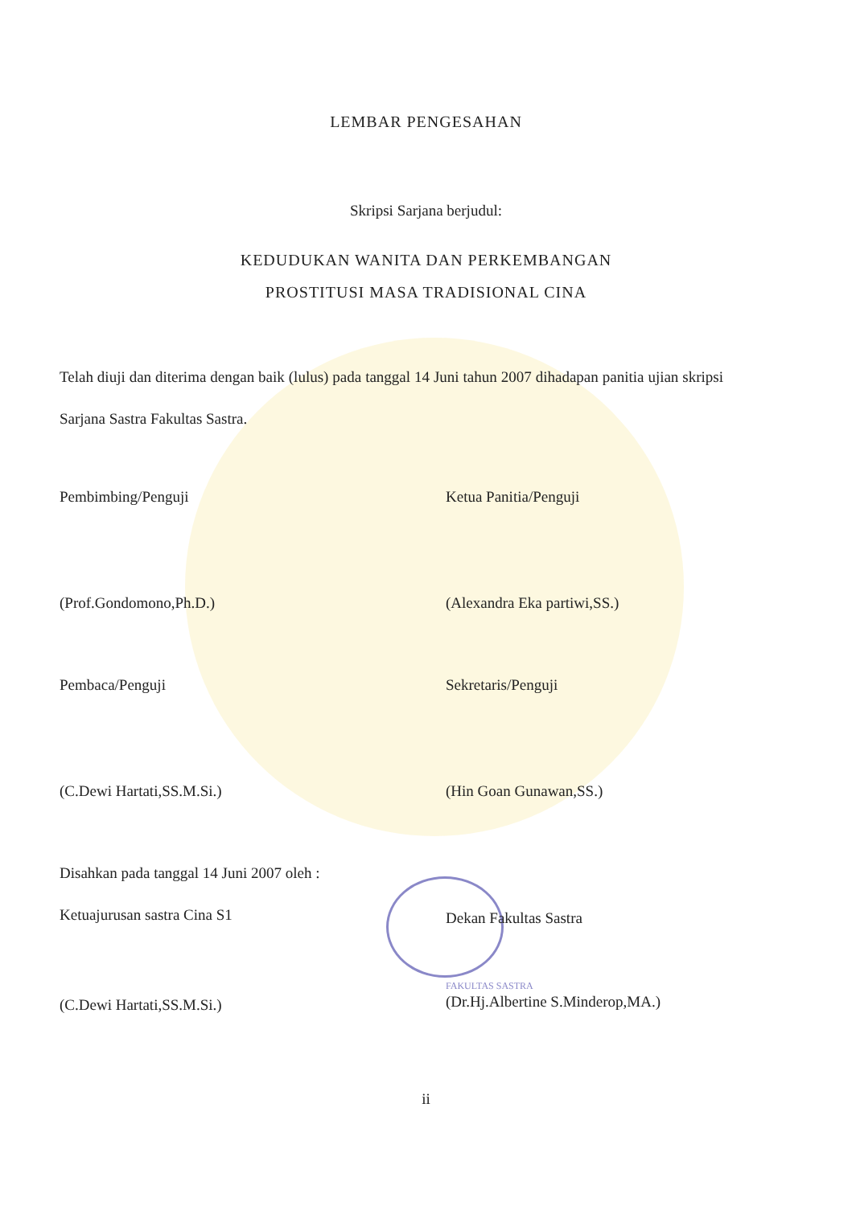LEMBAR PENGESAHAN
Skripsi Sarjana berjudul:
KEDUDUKAN WANITA DAN PERKEMBANGAN
PROSTITUSI MASA TRADISIONAL CINA
Telah diuji dan diterima dengan baik (lulus) pada tanggal 14 Juni tahun 2007 dihadapan panitia ujian skripsi Sarjana Sastra Fakultas Sastra.
Pembimbing/Penguji
(Prof.Gondomono,Ph.D.)
Ketua Panitia/Penguji
(Alexandra Eka partiwi,SS.)
Pembaca/Penguji
(C.Dewi Hartati,SS.M.Si.)
Sekretaris/Penguji
(Hin Goan Gunawan,SS.)
Disahkan pada tanggal 14 Juni 2007 oleh :
Ketuajurusan sastra Cina S1
(C.Dewi Hartati,SS.M.Si.)
Dekan Fakultas Sastra
FAKULTAS SASTRA
(Dr.Hj.Albertine S.Minderop,MA.)
ii